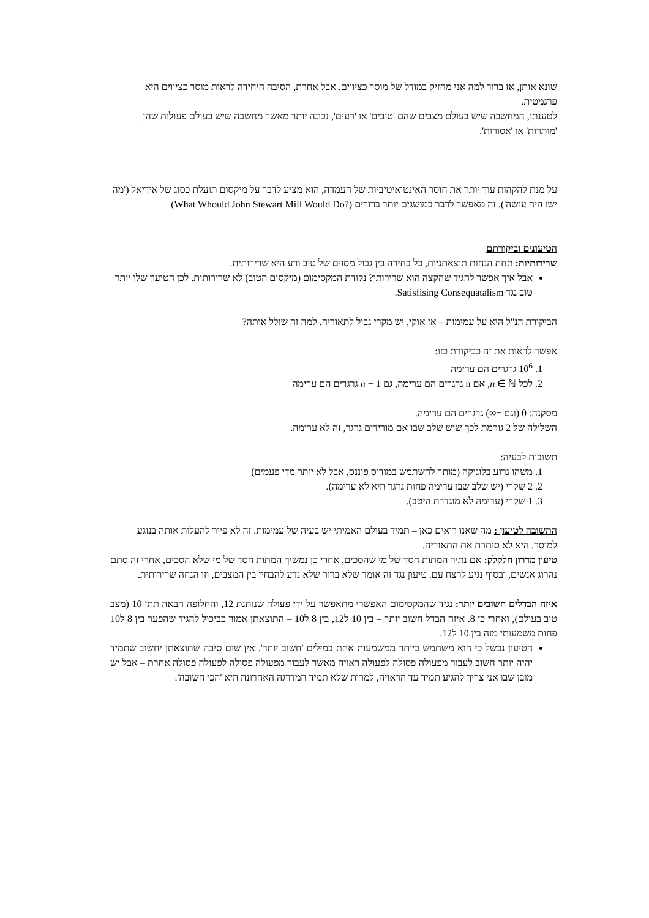שונא אותן, אז ברור למה אני מחזיק במודל של מוסר כציווים. אבל אחרת, הסיבה היחידה לראות מוסר כציווים היא פרגמטית.
לטענתו, המחשבה שיש בעולם מצבים שהם 'טובים' או 'רעים', נכונה יותר מאשר מחשבה שיש בעולם פעולות שהן 'מותרות' או 'אסורות'.
על מנת להקהות עוד יותר את חוסר האינטואיטיביות של העמדה, הוא מציע לדבר על מיקסום תועלת כסוג של אידיאל ('מה ישו היה עושה'). זה מאפשר לדבר במושגים יותר ברורים (What Whould John Stewart Mill Would Do?)
הטיעונים וביקורתם
שרירותיות: תחת הנחות תוצאתניות, כל בחירה בין גבול מסוים של טוב ורע היא שרירותית.
אבל איך אפשר להגיד שהקצה הוא שרירותי? נקודת המקסימום (מיקסום הטוב) לא שרירותית. לכן הטיעון שלו יותר טוב נגד Satisfising Consequatalism.
הביקורת הנ"ל היא על עמימות – אז אוקי, יש מקרי גבול לתאוריה. למה זה שולל אותה?
אפשר לראות את זה כביקורת כזו:
1. 10<sup>6</sup> גרגרים הם ערימה
2. לכל n ∈ ℕ, אם n גרגרים הם ערימה, גם n − 1 גרגרים הם ערימה
מסקנה: 0 (וגם −∞) גרגרים הם ערימה.
השלילה של 2 גורמת לכך שיש שלב שבו אם מורידים גרגר, זה לא ערימה.
תשובות לבעיה:
1. משהו גרוע בלוגיקה (מותר להשתמש במודוס פוננס, אבל לא יותר מדי פעמים)
2. 2 שקרי (יש שלב שבו ערימה פחות גרגר היא לא ערימה).
3. 1 שקרי (ערימה לא מוגדרת היטב).
התשובה לטיעון : מה שאנו רואים כאן – תמיד בעולם האמיתי יש בעיה של עמימות. זה לא פייר להעלות אותה בנוגע למוסר. היא לא סותרת את התאוריה.
טיעון מדרון חלקלק: אם נתיר המתות חסד של מי שהסכים, אחרי כן נמשיך המתות חסד של מי שלא הסכים, אחרי זה סתם נהרוג אנשים, ובסוף נגיע לרצח עם. טיעון נגד זה אומר שלא ברור שלא נדע להבחין בין המצבים, וזו הנחה שרירותית.
איזה הבדלים חשובים יותר: נגיד שהמקסימום האפשרי מתאפשר על ידי פעולה שנותנת 12, והחלופה הבאה תתן 10 (מצב טוב בעולם), ואחרי כן 8. איזה הבדל חשוב יותר – בין 10 ל12, בין 8 ל10 – התוצאתן אמור כביכול להגיד שהפער בין 8 ל10 פחות משמעותי מזה בין 10 ל12.
הטיעון נכשל כי הוא משתמש ביותר ממשמעות אחת במילים 'חשוב יותר'. אין שום סיבה שתוצאתן יחשוב שתמיד יהיה יותר חשוב לעבור מפעולה פסולה לפעולה ראויה מאשר לעבור מפעולה פסולה לפעולה פסולה אחרת – אבל יש מובן שבו אני צריך להגיע תמיד עד הראויה, למרות שלא תמיד המדרגה האחרונה היא 'הכי חשובה'.